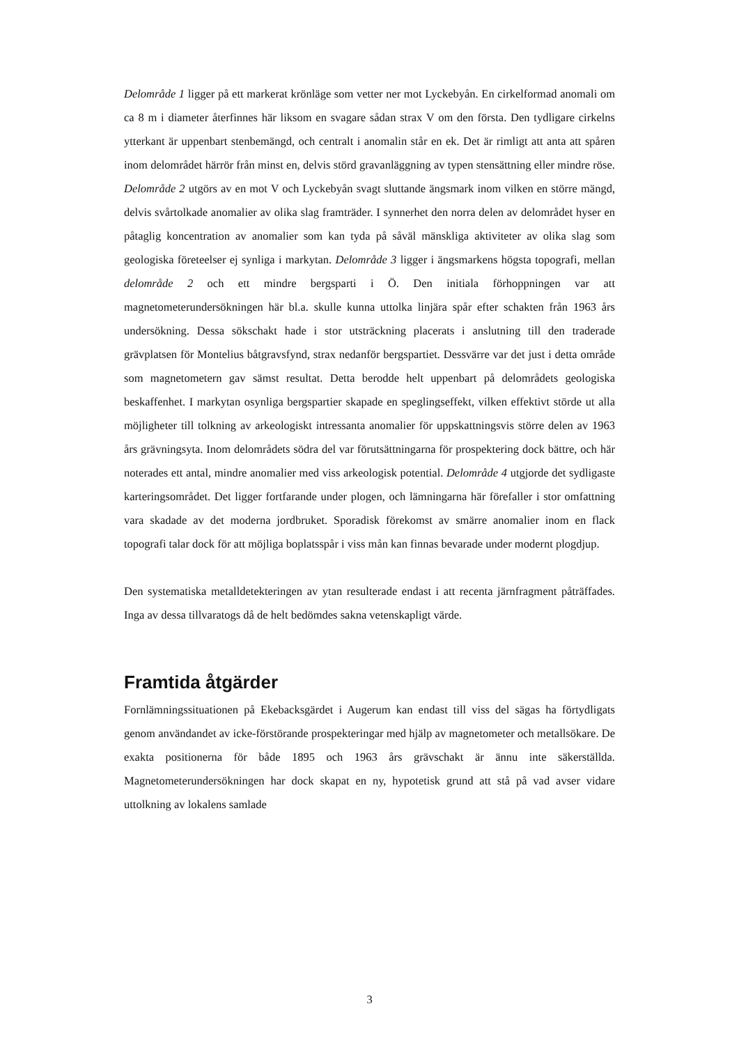Delområde 1 ligger på ett markerat krönläge som vetter ner mot Lyckebyån. En cirkelformad anomali om ca 8 m i diameter återfinnes här liksom en svagare sådan strax V om den första. Den tydligare cirkelns ytterkant är uppenbart stenbemängd, och centralt i anomalin står en ek. Det är rimligt att anta att spåren inom delområdet härrör från minst en, delvis störd gravanläggning av typen stensättning eller mindre röse. Delområde 2 utgörs av en mot V och Lyckebyån svagt sluttande ängsmark inom vilken en större mängd, delvis svårtolkade anomalier av olika slag framträder. I synnerhet den norra delen av delområdet hyser en påtaglig koncentration av anomalier som kan tyda på såväl mänskliga aktiviteter av olika slag som geologiska företeelser ej synliga i markytan. Delområde 3 ligger i ängsmarkens högsta topografi, mellan delområde 2 och ett mindre bergsparti i Ö. Den initiala förhoppningen var att magnetometerundersökningen här bl.a. skulle kunna uttolka linjära spår efter schakten från 1963 års undersökning. Dessa sökschakt hade i stor utsträckning placerats i anslutning till den traderade grävplatsen för Montelius båtgravsfynd, strax nedanför bergspartiet. Dessvärre var det just i detta område som magnetometern gav sämst resultat. Detta berodde helt uppenbart på delområdets geologiska beskaffenhet. I markytan osynliga bergspartier skapade en speglingseffekt, vilken effektivt störde ut alla möjligheter till tolkning av arkeologiskt intressanta anomalier för uppskattningsvis större delen av 1963 års grävningsyta. Inom delområdets södra del var förutsättningarna för prospektering dock bättre, och här noterades ett antal, mindre anomalier med viss arkeologisk potential. Delområde 4 utgjorde det sydligaste karteringsområdet. Det ligger fortfarande under plogen, och lämningarna här förefaller i stor omfattning vara skadade av det moderna jordbruket. Sporadisk förekomst av smärre anomalier inom en flack topografi talar dock för att möjliga boplatsspår i viss mån kan finnas bevarade under modernt plogdjup.
Den systematiska metalldetekteringen av ytan resulterade endast i att recenta järnfragment påträffades. Inga av dessa tillvaratogs då de helt bedömdes sakna vetenskapligt värde.
Framtida åtgärder
Fornlämningssituationen på Ekebacksgärdet i Augerum kan endast till viss del sägas ha förtydligats genom användandet av icke-förstörande prospekteringar med hjälp av magnetometer och metallsökare. De exakta positionerna för både 1895 och 1963 års grävschakt är ännu inte säkerställda. Magnetometerundersökningen har dock skapat en ny, hypotetisk grund att stå på vad avser vidare uttolkning av lokalens samlade
3